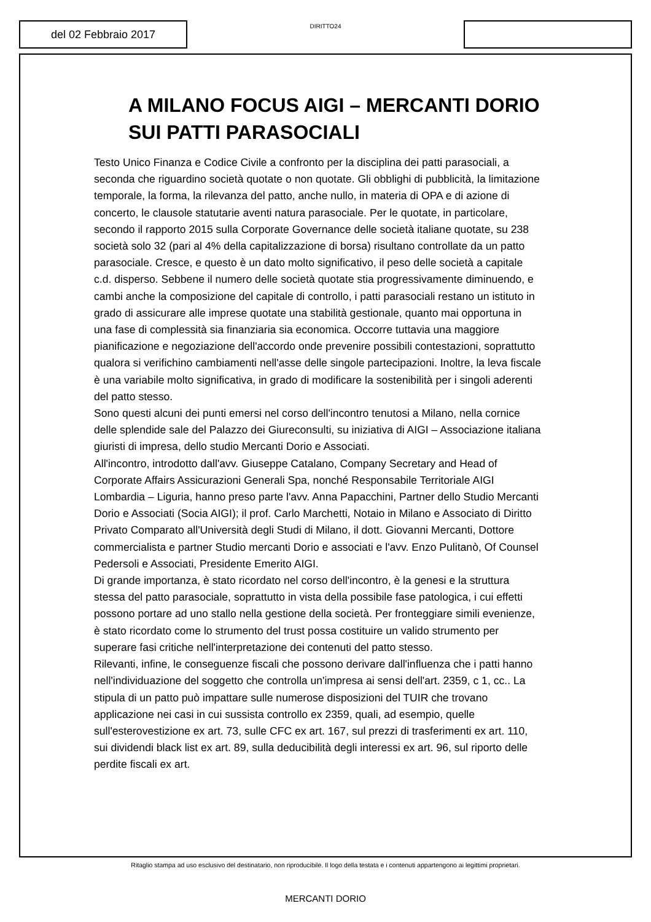del 02 Febbraio 2017
DIRITTO24
A MILANO FOCUS AIGI – MERCANTI DORIO SUI PATTI PARASOCIALI
Testo Unico Finanza e Codice Civile a confronto per la disciplina dei patti parasociali, a seconda che riguardino società quotate o non quotate. Gli obblighi di pubblicità, la limitazione temporale, la forma, la rilevanza del patto, anche nullo, in materia di OPA e di azione di concerto, le clausole statutarie aventi natura parasociale. Per le quotate, in particolare, secondo il rapporto 2015 sulla Corporate Governance delle società italiane quotate, su 238 società solo 32 (pari al 4% della capitalizzazione di borsa) risultano controllate da un patto parasociale. Cresce, e questo è un dato molto significativo, il peso delle società a capitale c.d. disperso. Sebbene il numero delle società quotate stia progressivamente diminuendo, e cambi anche la composizione del capitale di controllo, i patti parasociali restano un istituto in grado di assicurare alle imprese quotate una stabilità gestionale, quanto mai opportuna in una fase di complessità sia finanziaria sia economica. Occorre tuttavia una maggiore pianificazione e negoziazione dell'accordo onde prevenire possibili contestazioni, soprattutto qualora si verifichino cambiamenti nell'asse delle singole partecipazioni. Inoltre, la leva fiscale è una variabile molto significativa, in grado di modificare la sostenibilità per i singoli aderenti del patto stesso.
Sono questi alcuni dei punti emersi nel corso dell'incontro tenutosi a Milano, nella cornice delle splendide sale del Palazzo dei Giureconsulti, su iniziativa di AIGI – Associazione italiana giuristi di impresa, dello studio Mercanti Dorio e Associati.
All'incontro, introdotto dall'avv. Giuseppe Catalano, Company Secretary and Head of Corporate Affairs Assicurazioni Generali Spa, nonché Responsabile Territoriale AIGI Lombardia – Liguria, hanno preso parte l'avv. Anna Papacchini, Partner dello Studio Mercanti Dorio e Associati (Socia AIGI); il prof. Carlo Marchetti, Notaio in Milano e Associato di Diritto Privato Comparato all'Università degli Studi di Milano, il dott. Giovanni Mercanti, Dottore commercialista e partner Studio mercanti Dorio e associati e l'avv. Enzo Pulitanò, Of Counsel Pedersoli e Associati, Presidente Emerito AIGI.
Di grande importanza, è stato ricordato nel corso dell'incontro, è la genesi e la struttura stessa del patto parasociale, soprattutto in vista della possibile fase patologica, i cui effetti possono portare ad uno stallo nella gestione della società. Per fronteggiare simili evenienze, è stato ricordato come lo strumento del trust possa costituire un valido strumento per superare fasi critiche nell'interpretazione dei contenuti del patto stesso.
Rilevanti, infine, le conseguenze fiscali che possono derivare dall'influenza che i patti hanno nell'individuazione del soggetto che controlla un'impresa ai sensi dell'art. 2359, c 1, cc.. La stipula di un patto può impattare sulle numerose disposizioni del TUIR che trovano applicazione nei casi in cui sussista controllo ex 2359, quali, ad esempio, quelle sull'esterovestizione ex art. 73, sulle CFC ex art. 167, sul prezzi di trasferimenti ex art. 110, sui dividendi black list ex art. 89, sulla deducibilità degli interessi ex art. 96, sul riporto delle perdite fiscali ex art.
Ritaglio stampa ad uso esclusivo del destinatario, non riproducibile. Il logo della testata e i contenuti appartengono ai legittimi proprietari.
MERCANTI DORIO